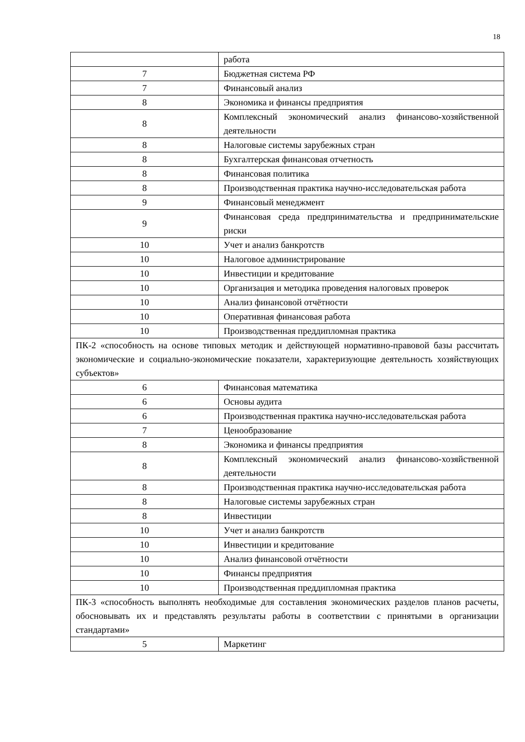18
| | работа |
| 7 | Бюджетная система РФ |
| 7 | Финансовый анализ |
| 8 | Экономика и финансы предприятия |
| 8 | Комплексный экономический анализ финансово-хозяйственной деятельности |
| 8 | Налоговые системы зарубежных стран |
| 8 | Бухгалтерская финансовая отчетность |
| 8 | Финансовая политика |
| 8 | Производственная практика научно-исследовательская работа |
| 9 | Финансовый менеджмент |
| 9 | Финансовая среда предпринимательства и предпринимательские риски |
| 10 | Учет и анализ банкротств |
| 10 | Налоговое администрирование |
| 10 | Инвестиции и кредитование |
| 10 | Организация и методика проведения налоговых проверок |
| 10 | Анализ финансовой отчётности |
| 10 | Оперативная финансовая работа |
| 10 | Производственная преддипломная практика |
| ПК-2 «способность на основе типовых методик и действующей нормативно-правовой базы рассчитать экономические и социально-экономические показатели, характеризующие деятельность хозяйствующих субъектов» | |
| 6 | Финансовая математика |
| 6 | Основы аудита |
| 6 | Производственная практика научно-исследовательская работа |
| 7 | Ценообразование |
| 8 | Экономика и финансы предприятия |
| 8 | Комплексный экономический анализ финансово-хозяйственной деятельности |
| 8 | Производственная практика научно-исследовательская работа |
| 8 | Налоговые системы зарубежных стран |
| 8 | Инвестиции |
| 10 | Учет и анализ банкротств |
| 10 | Инвестиции и кредитование |
| 10 | Анализ финансовой отчётности |
| 10 | Финансы предприятия |
| 10 | Производственная преддипломная практика |
| ПК-3 «способность выполнять необходимые для составления экономических разделов планов расчеты, обосновывать их и представлять результаты работы в соответствии с принятыми в организации стандартами» | |
| 5 | Маркетинг |